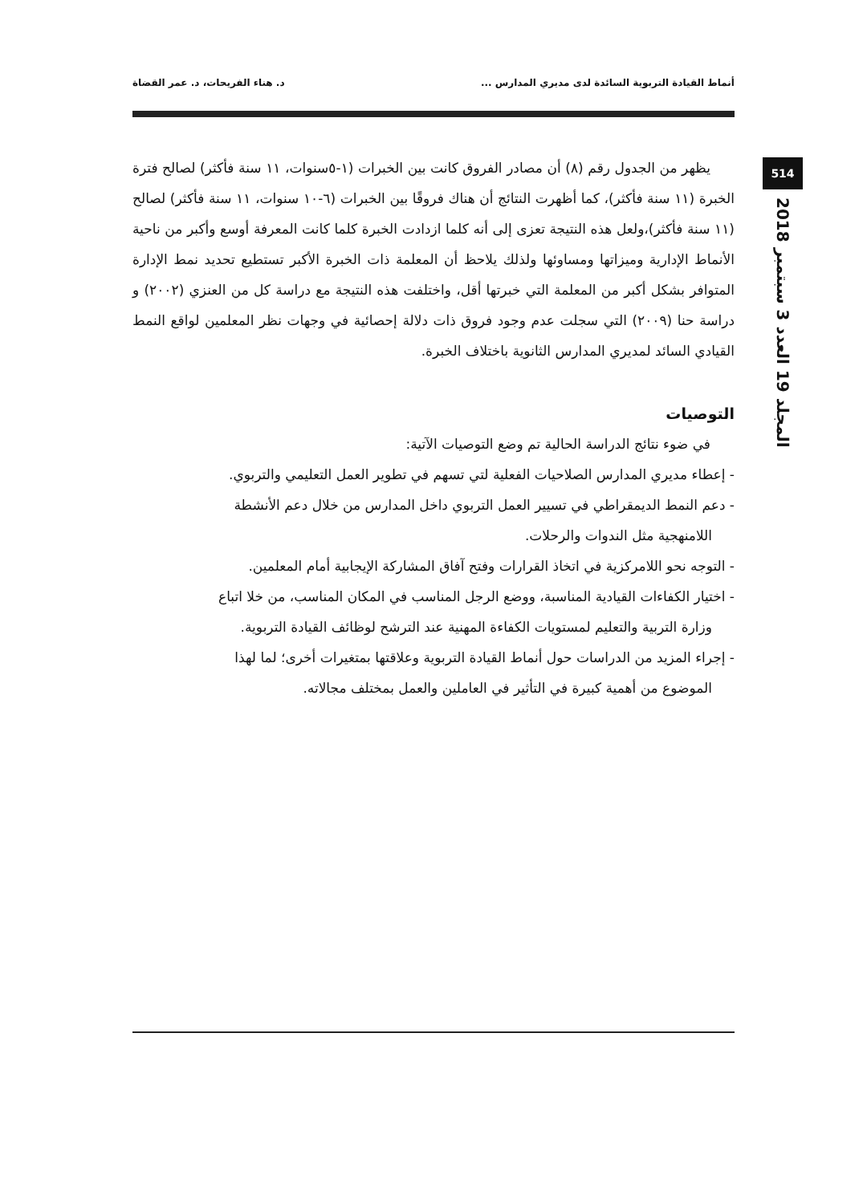أنماط القيادة التربوية السائدة لدى مديري المدارس ... د. هناء الفريحات، د. عمر القضاة
514
المجلد 19 العدد 3 سبتمبر 2018
يظهر من الجدول رقم (٨) أن مصادر الفروق كانت بين الخبرات (١-٥سنوات، ١١ سنة فأكثر) لصالح فترة الخبرة (١١ سنة فأكثر)، كما أظهرت النتائج أن هناك فروقًا بين الخبرات (٦-١٠ سنوات، ١١ سنة فأكثر) لصالح (١١ سنة فأكثر)،ولعل هذه النتيجة تعزى إلى أنه كلما ازدادت الخبرة كلما كانت المعرفة أوسع وأكبر من ناحية الأنماط الإدارية وميزاتها ومساوئها ولذلك يلاحظ أن المعلمة ذات الخبرة الأكبر تستطيع تحديد نمط الإدارة المتوافر بشكل أكبر من المعلمة التي خبرتها أقل، واختلفت هذه النتيجة مع دراسة كل من العنزي (٢٠٠٢) و دراسة حنا (٢٠٠٩) التي سجلت عدم وجود فروق ذات دلالة إحصائية في وجهات نظر المعلمين لواقع النمط القيادي السائد لمديري المدارس الثانوية باختلاف الخبرة.
التوصيات
في ضوء نتائج الدراسة الحالية تم وضع التوصيات الآتية:
- إعطاء مديري المدارس الصلاحيات الفعلية لتي تسهم في تطوير العمل التعليمي والتربوي.
- دعم النمط الديمقراطي في تسيير العمل التربوي داخل المدارس من خلال دعم الأنشطة
اللامنهجية مثل الندوات والرحلات.
- التوجه نحو اللامركزية في اتخاذ القرارات وفتح آفاق المشاركة الإيجابية أمام المعلمين.
- اختيار الكفاءات القيادية المناسبة، ووضع الرجل المناسب في المكان المناسب، من خلا اتباع
وزارة التربية والتعليم لمستويات الكفاءة المهنية عند الترشح لوظائف القيادة التربوية.
- إجراء المزيد من الدراسات حول أنماط القيادة التربوية وعلاقتها بمتغيرات أخرى؛ لما لهذا
الموضوع من أهمية كبيرة في التأثير في العاملين والعمل بمختلف مجالاته.